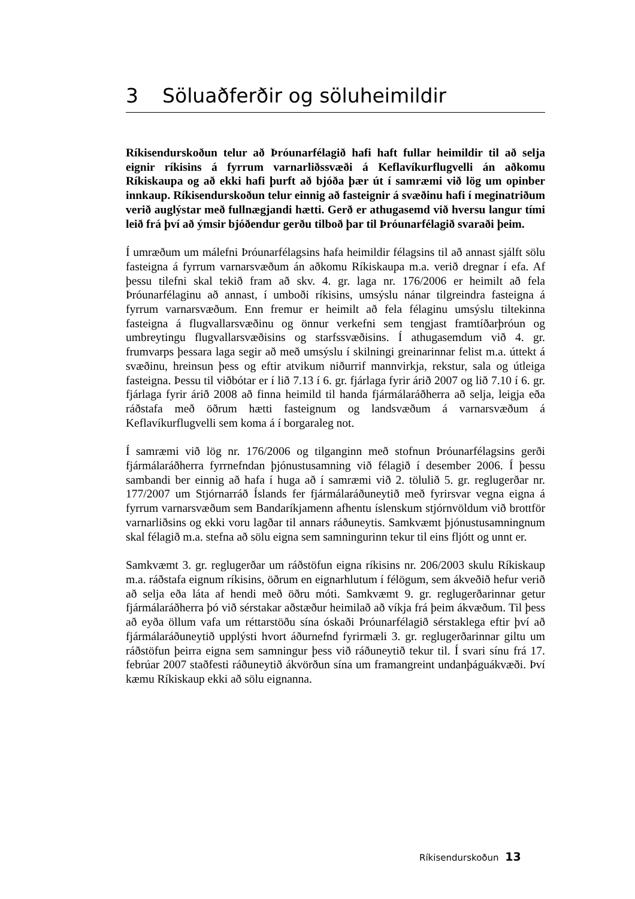3 Söluaðferðir og söluheimildir
Ríkisendurskoðun telur að Þróunarfélagið hafi haft fullar heimildir til að selja eignir ríkisins á fyrrum varnarliðssvæði á Keflavíkurflugvelli án aðkomu Ríkiskaupa og að ekki hafi þurft að bjóða þær út í samræmi við lög um opinber innkaup. Ríkisendurskoðun telur einnig að fasteignir á svæðinu hafi í meginatriðum verið auglýstar með fullnægjandi hætti. Gerð er athugasemd við hversu langur tími leið frá því að ýmsir bjóðendur gerðu tilboð þar til Þróunarfélagið svaraði þeim.
Í umræðum um málefni Þróunarfélagsins hafa heimildir félagsins til að annast sjálft sölu fasteigna á fyrrum varnarsvæðum án aðkomu Ríkiskaupa m.a. verið dregnar í efa. Af þessu tilefni skal tekið fram að skv. 4. gr. laga nr. 176/2006 er heimilt að fela Þróunarfélaginu að annast, í umboði ríkisins, umsýslu nánar tilgreindra fasteigna á fyrrum varnarsvæðum. Enn fremur er heimilt að fela félaginu umsýslu tiltekinna fasteigna á flugvallarsvæðinu og önnur verkefni sem tengjast framtíðarþróun og umbreytingu flugvallarsvæðisins og starfssvæðisins. Í athugasemdum við 4. gr. frumvarps þessara laga segir að með umsýslu í skilningi greinarinnar felist m.a. úttekt á svæðinu, hreinsun þess og eftir atvikum niðurrif mannvirkja, rekstur, sala og útleiga fasteigna. Þessu til viðbótar er í lið 7.13 í 6. gr. fjárlaga fyrir árið 2007 og lið 7.10 í 6. gr. fjárlaga fyrir árið 2008 að finna heimild til handa fjármálaráðherra að selja, leigja eða ráðstafa með öðrum hætti fasteignum og landsvæðum á varnarsvæðum á Keflavíkurflugvelli sem koma á í borgaraleg not.
Í samræmi við lög nr. 176/2006 og tilganginn með stofnun Þróunarfélagsins gerði fjármálaráðherra fyrrnefndan þjónustusamning við félagið í desember 2006. Í þessu sambandi ber einnig að hafa í huga að í samræmi við 2. tölulið 5. gr. reglugerðar nr. 177/2007 um Stjórnarráð Íslands fer fjármálaráðuneytið með fyrirsvar vegna eigna á fyrrum varnarsvæðum sem Bandaríkjamenn afhentu íslenskum stjórnvöldum við brottför varnarliðsins og ekki voru lagðar til annars ráðuneytis. Samkvæmt þjónustusamningnum skal félagið m.a. stefna að sölu eigna sem samningurinn tekur til eins fljótt og unnt er.
Samkvæmt 3. gr. reglugerðar um ráðstöfun eigna ríkisins nr. 206/2003 skulu Ríkiskaup m.a. ráðstafa eignum ríkisins, öðrum en eignarhlutum í félögum, sem ákveðið hefur verið að selja eða láta af hendi með öðru móti. Samkvæmt 9. gr. reglugerðarinnar getur fjármálaráðherra þó við sérstakar aðstæður heimilað að víkja frá þeim ákvæðum. Til þess að eyða öllum vafa um réttarstöðu sína óskaði Þróunarfélagið sérstaklega eftir því að fjármálaráðuneytið upplýsti hvort áðurnefnd fyrirmæli 3. gr. reglugerðarinnar giltu um ráðstöfun þeirra eigna sem samningur þess við ráðuneytið tekur til. Í svari sínu frá 17. febrúar 2007 staðfesti ráðuneytið ákvörðun sína um framangreint undanþáguákvæði. Því kæmu Ríkiskaup ekki að sölu eignanna.
Ríkisendurskoðun 13